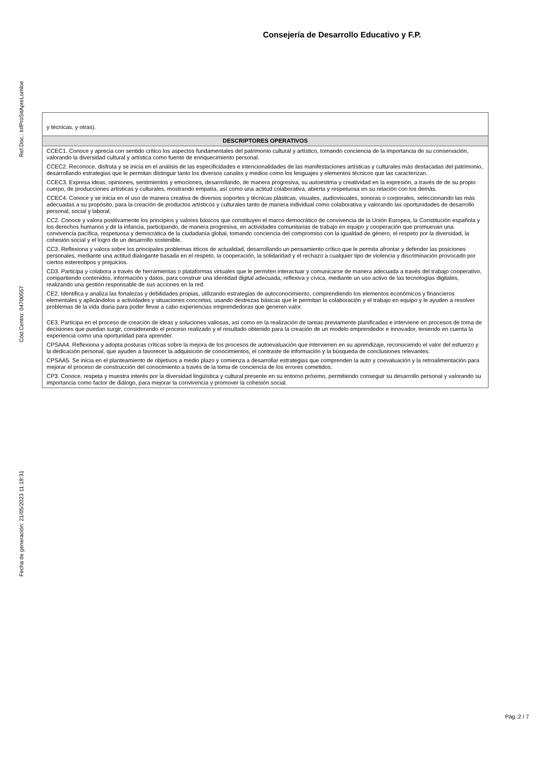Consejería de Desarrollo Educativo y F.P.
Ref.Doc.: InfProSitApreLomloe
Cód.Centro: 04700557
Fecha de generación: 21/05/2023 11:19:31
| y técnicas, y otras). |
| DESCRIPTORES OPERATIVOS |
| CCEC1. Conoce y aprecia con sentido crítico los aspectos fundamentales del patrimonio cultural y artístico, tomando conciencia de la importancia de su conservación, valorando la diversidad cultural y artística como fuente de enriquecimiento personal. CCEC2. Reconoce, disfruta y se inicia en el análisis de las especificidades e intencionalidades de las manifestaciones artísticas y culturales más destacadas del patrimonio, desarrollando estrategias que le permitan distinguir tanto los diversos canales y medios como los lenguajes y elementos técnicos que las caracterizan. CCEC3. Expresa ideas, opiniones, sentimientos y emociones, desarrollando, de manera progresiva, su autoestima y creatividad en la expresión, a través de de su propio cuerpo, de producciones artísticas y culturales, mostrando empatía, así como una actitud colaborativa, abierta y respetuosa en su relación con los demás. CCEC4. Conoce y se inicia en el uso de manera creativa de diversos soportes y técnicas plásticas, visuales, audiovisuales, sonoras o corporales, seleccionando las más adecuadas a su propósito, para la creación de productos artísticos y culturales tanto de manera individual como colaborativa y valorando las oportunidades de desarrollo personal, social y laboral. CC2. Conoce y valora positivamente los principios y valores básicos que constituyen el marco democrático de convivencia de la Unión Europea, la Constitución española y los derechos humanos y de la infancia, participando, de manera progresiva, en actividades comunitarias de trabajo en equipo y cooperación que promuevan una convivencia pacífica, respetuosa y democrática de la ciudadanía global, tomando conciencia del compromiso con la igualdad de género, el respeto por la diversidad, la cohesión social y el logro de un desarrollo sostenible. CC3. Reflexiona y valora sobre los principales problemas éticos de actualidad, desarrollando un pensamiento crítico que le permita afrontar y defender las posiciones personales, mediante una actitud dialogante basada en el respeto, la cooperación, la solidaridad y el rechazo a cualquier tipo de violencia y discriminación provocado por ciertos estereotipos y prejuicios. CD3. Participa y colabora a través de herramientas o plataformas virtuales que le permiten interactuar y comunicarse de manera adecuada a través del trabajo cooperativo, compartiendo contenidos, información y datos, para construir una identidad digital adecuada, reflexiva y cívica, mediante un uso activo de las tecnologías digitales, realizando una gestión responsable de sus acciones en la red. CE2. Identifica y analiza las fortalezas y debilidades propias, utilizando estrategias de autoconocimiento, comprendiendo los elementos económicos y financieros elementales y aplicándolos a actividades y situaciones concretas, usando destrezas básicas que le permitan la colaboración y el trabajo en equipo y le ayuden a resolver problemas de la vida diaria para poder llevar a cabo experiencias emprendedoras que generen valor. CE3. Participa en el proceso de creación de ideas y soluciones valiosas, así como en la realización de tareas previamente planificadas e interviene en procesos de toma de decisiones que puedan surgir, considerando el proceso realizado y el resultado obtenido para la creación de un modelo emprendedor e innovador, teniendo en cuenta la experiencia como una oportunidad para aprender. CPSAA4. Reflexiona y adopta posturas críticas sobre la mejora de los procesos de autoevaluación que intervienen en su aprendizaje, reconociendo el valor del esfuerzo y la dedicación personal, que ayuden a favorecer la adquisición de conocimientos, el contraste de información y la búsqueda de conclusiones relevantes. CPSAA5. Se inicia en el planteamiento de objetivos a medio plazo y comienza a desarrollar estrategias que comprenden la auto y coevaluación y la retroalimentación para mejorar el proceso de construcción del conocimiento a través de la toma de conciencia de los errores cometidos. CP3. Conoce, respeta y muestra interés por la diversidad lingüística y cultural presente en su entorno próximo, permitiendo conseguir su desarrollo personal y valorando su importancia como factor de diálogo, para mejorar la convivencia y promover la cohesión social. |
Pág.:2 / 7